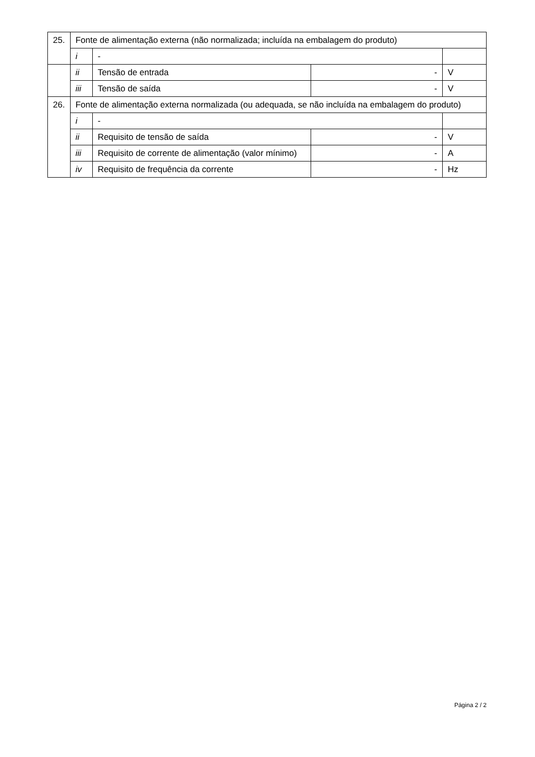| 25. | Fonte de alimentação externa (não normalizada; incluída na embalagem do produto) | | | |
| | i | - | | |
| | ii | Tensão de entrada | - | V |
| | iii | Tensão de saída | - | V |
| 26. | Fonte de alimentação externa normalizada (ou adequada, se não incluída na embalagem do produto) | | | |
| | i | - | | |
| | ii | Requisito de tensão de saída | - | V |
| | iii | Requisito de corrente de alimentação (valor mínimo) | - | A |
| | iv | Requisito de frequência da corrente | - | Hz |
Página 2 / 2